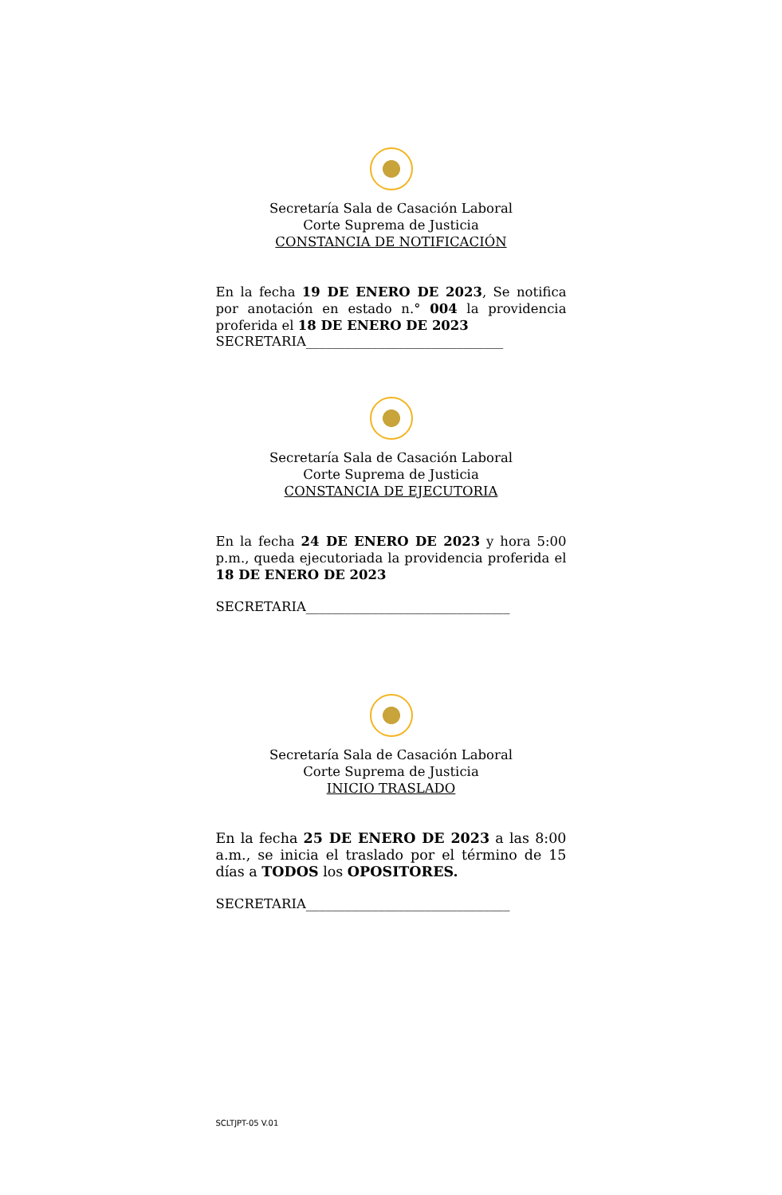Secretaría Sala de Casación Laboral
Corte Suprema de Justicia
CONSTANCIA DE NOTIFICACIÓN
En la fecha 19 DE ENERO DE 2023, Se notifica por anotación en estado n.° 004 la providencia proferida el 18 DE ENERO DE 2023
SECRETARIA______________________________
Secretaría Sala de Casación Laboral
Corte Suprema de Justicia
CONSTANCIA DE EJECUTORIA
En la fecha 24 DE ENERO DE 2023 y hora 5:00 p.m., queda ejecutoriada la providencia proferida el 18 DE ENERO DE 2023
SECRETARIA_______________________________
Secretaría Sala de Casación Laboral
Corte Suprema de Justicia
INICIO TRASLADO
En la fecha 25 DE ENERO DE 2023 a las 8:00 a.m., se inicia el traslado por el término de 15 días a TODOS los OPOSITORES.
SECRETARIA_______________________________
SCLTJPT-05 V.01